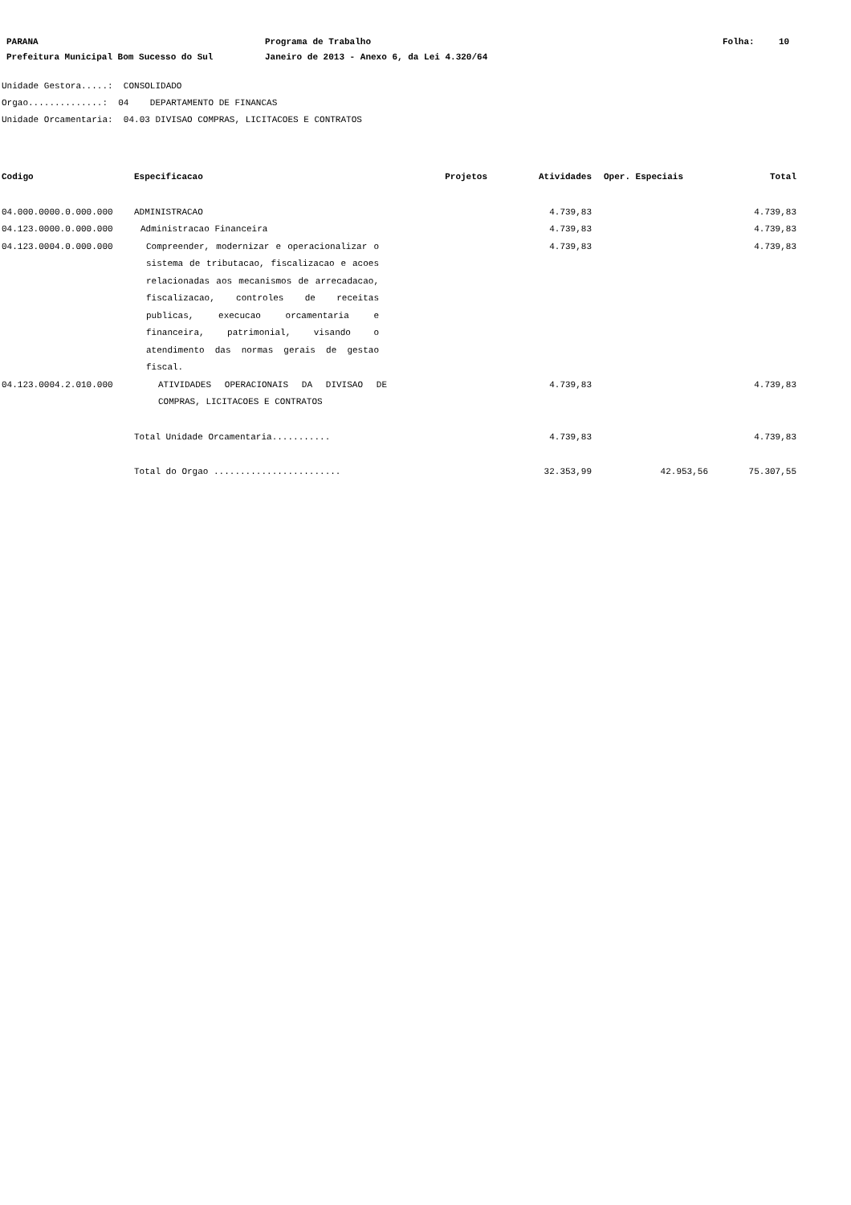PARANA Programa de Trabalho Folha: 10
Prefeitura Municipal Bom Sucesso do Sul Janeiro de 2013 - Anexo 6, da Lei 4.320/64
Unidade Gestora.....: CONSOLIDADO
Orgao..............: 04 DEPARTAMENTO DE FINANCAS
Unidade Orcamentaria: 04.03 DIVISAO COMPRAS, LICITACOES E CONTRATOS
| Codigo | Especificacao | Projetos | Atividades | Oper. Especiais | Total |
| --- | --- | --- | --- | --- | --- |
| 04.000.0000.0.000.000 | ADMINISTRACAO | | 4.739,83 | | 4.739,83 |
| 04.123.0000.0.000.000 | Administracao Financeira | | 4.739,83 | | 4.739,83 |
| 04.123.0004.0.000.000 | Compreender, modernizar e operacionalizar o sistema de tributacao, fiscalizacao e acoes relacionadas aos mecanismos de arrecadacao, fiscalizacao, controles de receitas publicas, execucao orcamentaria e financeira, patrimonial, visando o atendimento das normas gerais de gestao fiscal. | | 4.739,83 | | 4.739,83 |
| 04.123.0004.2.010.000 | ATIVIDADES OPERACIONAIS DA DIVISAO DE COMPRAS, LICITACOES E CONTRATOS | | 4.739,83 | | 4.739,83 |
| | Total Unidade Orcamentaria........... | | 4.739,83 | | 4.739,83 |
| | Total do Orgao ........................ | | 32.353,99 | 42.953,56 | 75.307,55 |